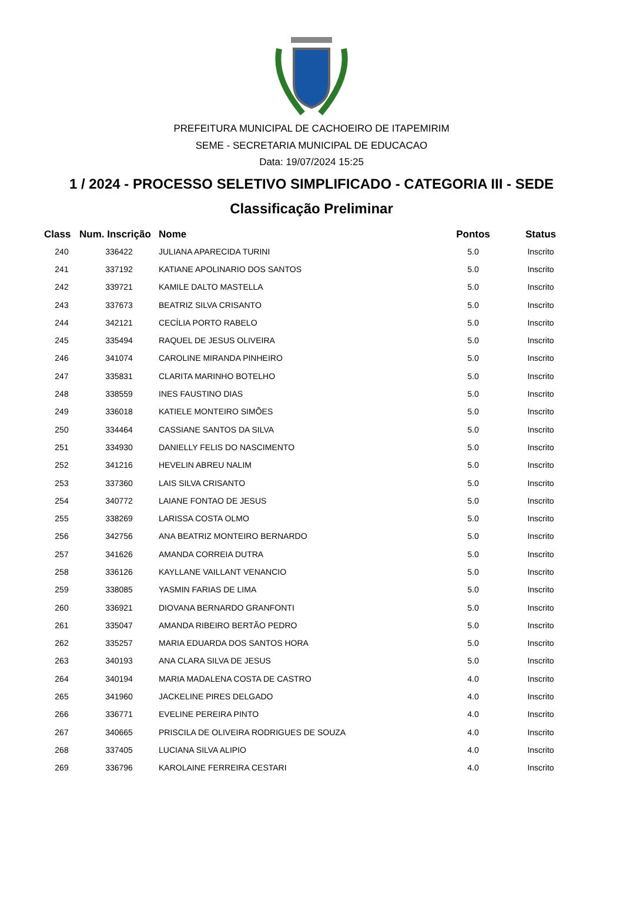PREFEITURA MUNICIPAL DE CACHOEIRO DE ITAPEMIRIM
SEME - SECRETARIA MUNICIPAL DE EDUCACAO
Data: 19/07/2024 15:25
1 / 2024 - PROCESSO SELETIVO SIMPLIFICADO - CATEGORIA III - SEDE
Classificação Preliminar
| Class | Num. Inscrição | Nome | Pontos | Status |
| --- | --- | --- | --- | --- |
| 240 | 336422 | JULIANA APARECIDA TURINI | 5.0 | Inscrito |
| 241 | 337192 | KATIANE APOLINARIO DOS SANTOS | 5.0 | Inscrito |
| 242 | 339721 | KAMILE DALTO MASTELLA | 5.0 | Inscrito |
| 243 | 337673 | BEATRIZ SILVA CRISANTO | 5.0 | Inscrito |
| 244 | 342121 | CECÍLIA PORTO RABELO | 5.0 | Inscrito |
| 245 | 335494 | RAQUEL DE JESUS OLIVEIRA | 5.0 | Inscrito |
| 246 | 341074 | CAROLINE MIRANDA PINHEIRO | 5.0 | Inscrito |
| 247 | 335831 | CLARITA MARINHO BOTELHO | 5.0 | Inscrito |
| 248 | 338559 | INES FAUSTINO DIAS | 5.0 | Inscrito |
| 249 | 336018 | KATIELE MONTEIRO SIMÕES | 5.0 | Inscrito |
| 250 | 334464 | CASSIANE SANTOS DA SILVA | 5.0 | Inscrito |
| 251 | 334930 | DANIELLY FELIS DO NASCIMENTO | 5.0 | Inscrito |
| 252 | 341216 | HEVELIN ABREU NALIM | 5.0 | Inscrito |
| 253 | 337360 | LAIS SILVA CRISANTO | 5.0 | Inscrito |
| 254 | 340772 | LAIANE FONTAO DE JESUS | 5.0 | Inscrito |
| 255 | 338269 | LARISSA COSTA OLMO | 5.0 | Inscrito |
| 256 | 342756 | ANA BEATRIZ MONTEIRO BERNARDO | 5.0 | Inscrito |
| 257 | 341626 | AMANDA CORREIA DUTRA | 5.0 | Inscrito |
| 258 | 336126 | KAYLLANE VAILLANT VENANCIO | 5.0 | Inscrito |
| 259 | 338085 | YASMIN FARIAS DE LIMA | 5.0 | Inscrito |
| 260 | 336921 | DIOVANA BERNARDO GRANFONTI | 5.0 | Inscrito |
| 261 | 335047 | AMANDA RIBEIRO BERTÃO PEDRO | 5.0 | Inscrito |
| 262 | 335257 | MARIA EDUARDA DOS SANTOS HORA | 5.0 | Inscrito |
| 263 | 340193 | ANA CLARA SILVA DE JESUS | 5.0 | Inscrito |
| 264 | 340194 | MARIA MADALENA COSTA DE CASTRO | 4.0 | Inscrito |
| 265 | 341960 | JACKELINE PIRES DELGADO | 4.0 | Inscrito |
| 266 | 336771 | EVELINE PEREIRA PINTO | 4.0 | Inscrito |
| 267 | 340665 | PRISCILA DE OLIVEIRA RODRIGUES DE SOUZA | 4.0 | Inscrito |
| 268 | 337405 | LUCIANA SILVA ALIPIO | 4.0 | Inscrito |
| 269 | 336796 | KAROLAINE FERREIRA CESTARI | 4.0 | Inscrito |